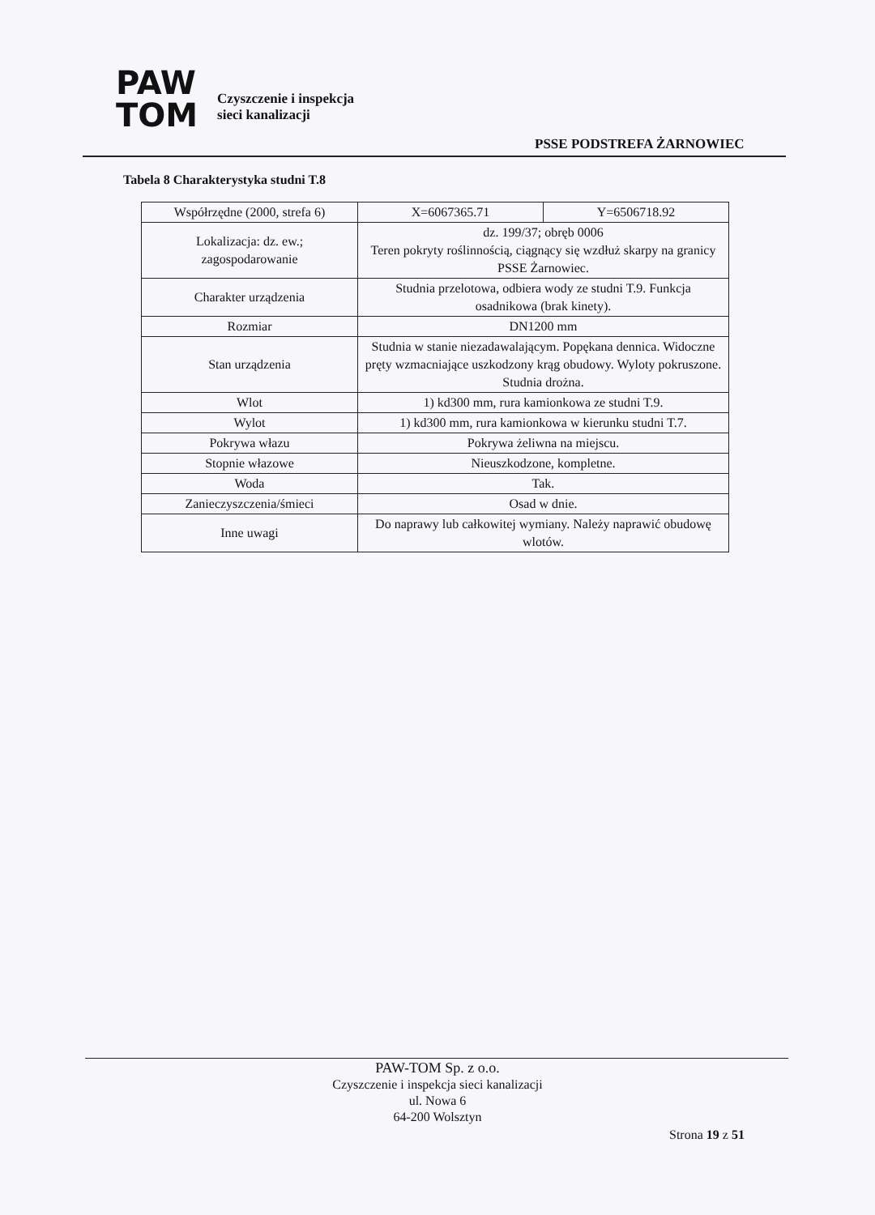PAW
TOM
Czyszczenie i inspekcja
sieci kanalizacji
PSSE PODSTREFA ŻARNOWIEC
Tabela 8 Charakterystyka studni T.8
| Współrzędne (2000, strefa 6) | X=6067365.71 | Y=6506718.92 |
| Lokalizacja: dz. ew.; zagospodarowanie | dz. 199/37; obręb 0006 Teren pokryty roślinnością, ciągnący się wzdłuż skarpy na granicy PSSE Żarnowiec. | |
| Charakter urządzenia | Studnia przelotowa, odbiera wody ze studni T.9. Funkcja osadnikowa (brak kinety). | |
| Rozmiar | DN1200 mm | |
| Stan urządzenia | Studnia w stanie niezadawalającym. Popękana dennica. Widoczne pręty wzmacniające uszkodzony krąg obudowy. Wyloty pokruszone. Studnia drożna. | |
| Wlot | 1) kd300 mm, rura kamionkowa ze studni T.9. | |
| Wylot | 1) kd300 mm, rura kamionkowa w kierunku studni T.7. | |
| Pokrywa włazu | Pokrywa żeliwna na miejscu. | |
| Stopnie włazowe | Nieuszkodzone, kompletne. | |
| Woda | Tak. | |
| Zanieczyszczenia/śmieci | Osad w dnie. | |
| Inne uwagi | Do naprawy lub całkowitej wymiany. Należy naprawić obudowę wlotów. | |
PAW-TOM Sp. z o.o.
Czyszczenie i inspekcja sieci kanalizacji
ul. Nowa 6
64-200 Wolsztyn
Strona 19 z 51